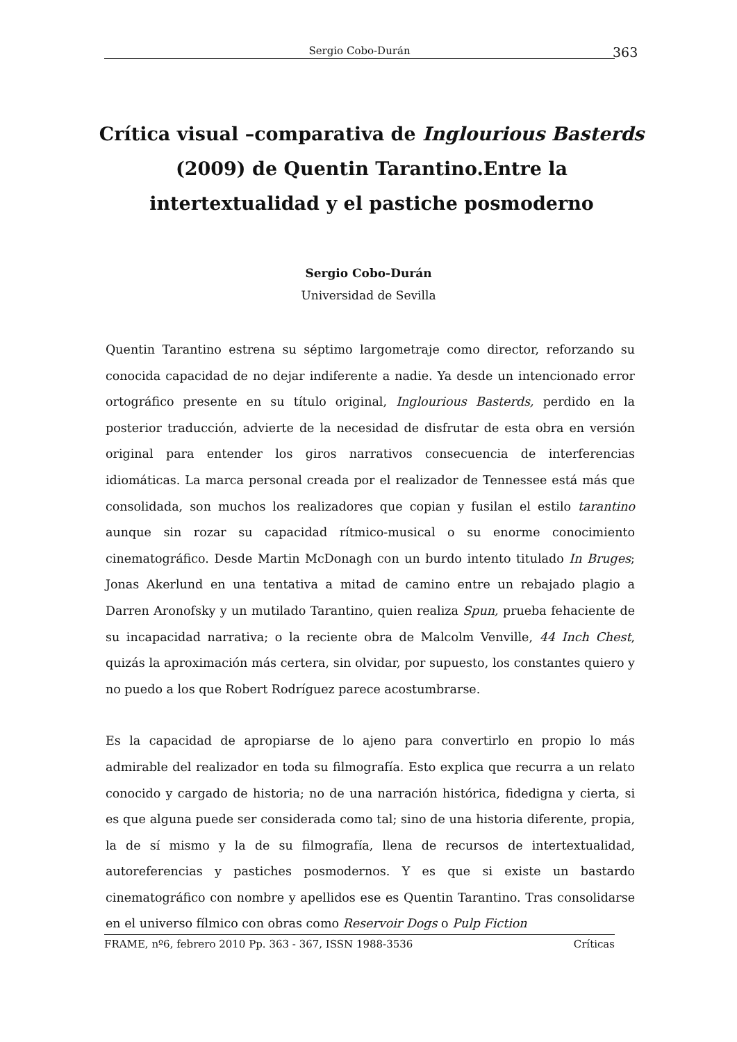Sergio Cobo-Durán 363
Crítica visual –comparativa de Inglourious Basterds (2009) de Quentin Tarantino.Entre la intertextualidad y el pastiche posmoderno
Sergio Cobo-Durán
Universidad de Sevilla
Quentin Tarantino estrena su séptimo largometraje como director, reforzando su conocida capacidad de no dejar indiferente a nadie. Ya desde un intencionado error ortográfico presente en su título original, Inglourious Basterds, perdido en la posterior traducción, advierte de la necesidad de disfrutar de esta obra en versión original para entender los giros narrativos consecuencia de interferencias idiomáticas. La marca personal creada por el realizador de Tennessee está más que consolidada, son muchos los realizadores que copian y fusilan el estilo tarantino aunque sin rozar su capacidad rítmico-musical o su enorme conocimiento cinematográfico. Desde Martin McDonagh con un burdo intento titulado In Bruges; Jonas Akerlund en una tentativa a mitad de camino entre un rebajado plagio a Darren Aronofsky y un mutilado Tarantino, quien realiza Spun, prueba fehaciente de su incapacidad narrativa; o la reciente obra de Malcolm Venville, 44 Inch Chest, quizás la aproximación más certera, sin olvidar, por supuesto, los constantes quiero y no puedo a los que Robert Rodríguez parece acostumbrarse.
Es la capacidad de apropiarse de lo ajeno para convertirlo en propio lo más admirable del realizador en toda su filmografía. Esto explica que recurra a un relato conocido y cargado de historia; no de una narración histórica, fidedigna y cierta, si es que alguna puede ser considerada como tal; sino de una historia diferente, propia, la de sí mismo y la de su filmografía, llena de recursos de intertextualidad, autoreferencias y pastiches posmodernos. Y es que si existe un bastardo cinematográfico con nombre y apellidos ese es Quentin Tarantino. Tras consolidarse en el universo fílmico con obras como Reservoir Dogs o Pulp Fiction
FRAME, nº6, febrero 2010 Pp. 363 - 367, ISSN 1988-3536 Críticas